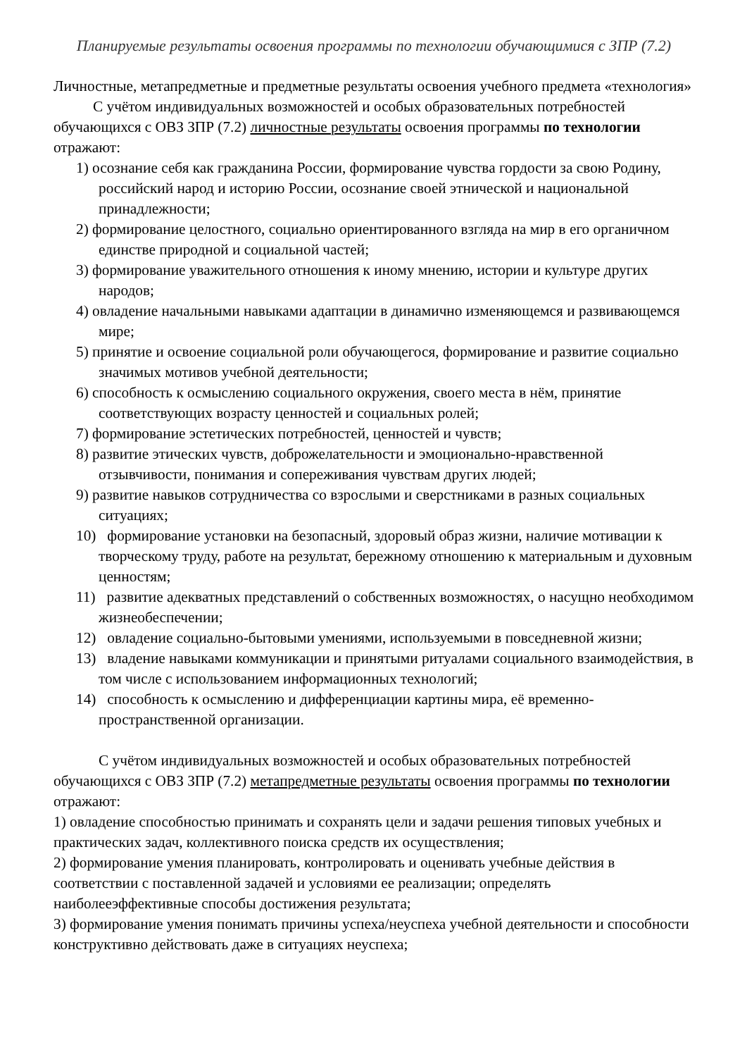Планируемые результаты освоения программы по технологии обучающимися с ЗПР (7.2)
Личностные, метапредметные и предметные результаты освоения учебного предмета «технология»
С учётом индивидуальных возможностей и особых образовательных потребностей обучающихся с ОВЗ ЗПР (7.2) личностные результаты освоения программы по технологии отражают:
1) осознание себя как гражданина России, формирование чувства гордости за свою Родину, российский народ и историю России, осознание своей этнической и национальной принадлежности;
2) формирование целостного, социально ориентированного взгляда на мир в его органичном единстве природной и социальной частей;
3) формирование уважительного отношения к иному мнению, истории и культуре других народов;
4) овладение начальными навыками адаптации в динамично изменяющемся и развивающемся мире;
5) принятие и освоение социальной роли обучающегося, формирование и развитие социально значимых мотивов учебной деятельности;
6) способность к осмыслению социального окружения, своего места в нём, принятие соответствующих возрасту ценностей и социальных ролей;
7) формирование эстетических потребностей, ценностей и чувств;
8) развитие этических чувств, доброжелательности и эмоционально-нравственной отзывчивости, понимания и сопереживания чувствам других людей;
9) развитие навыков сотрудничества со взрослыми и сверстниками в разных социальных ситуациях;
10) формирование установки на безопасный, здоровый образ жизни, наличие мотивации к творческому труду, работе на результат, бережному отношению к материальным и духовным ценностям;
11) развитие адекватных представлений о собственных возможностях, о насущно необходимом жизнеобеспечении;
12) овладение социально-бытовыми умениями, используемыми в повседневной жизни;
13) владение навыками коммуникации и принятыми ритуалами социального взаимодействия, в том числе с использованием информационных технологий;
14) способность к осмыслению и дифференциации картины мира, её временно-пространственной организации.
С учётом индивидуальных возможностей и особых образовательных потребностей обучающихся с ОВЗ ЗПР (7.2) метапредметные результаты освоения программы по технологии отражают:
1) овладение способностью принимать и сохранять цели и задачи решения типовых учебных и практических задач, коллективного поиска средств их осуществления;
2) формирование умения планировать, контролировать и оценивать учебные действия в соответствии с поставленной задачей и условиями ее реализации; определять наиболееэффективные способы достижения результата;
3) формирование умения понимать причины успеха/неуспеха учебной деятельности и способности конструктивно действовать даже в ситуациях неуспеха;